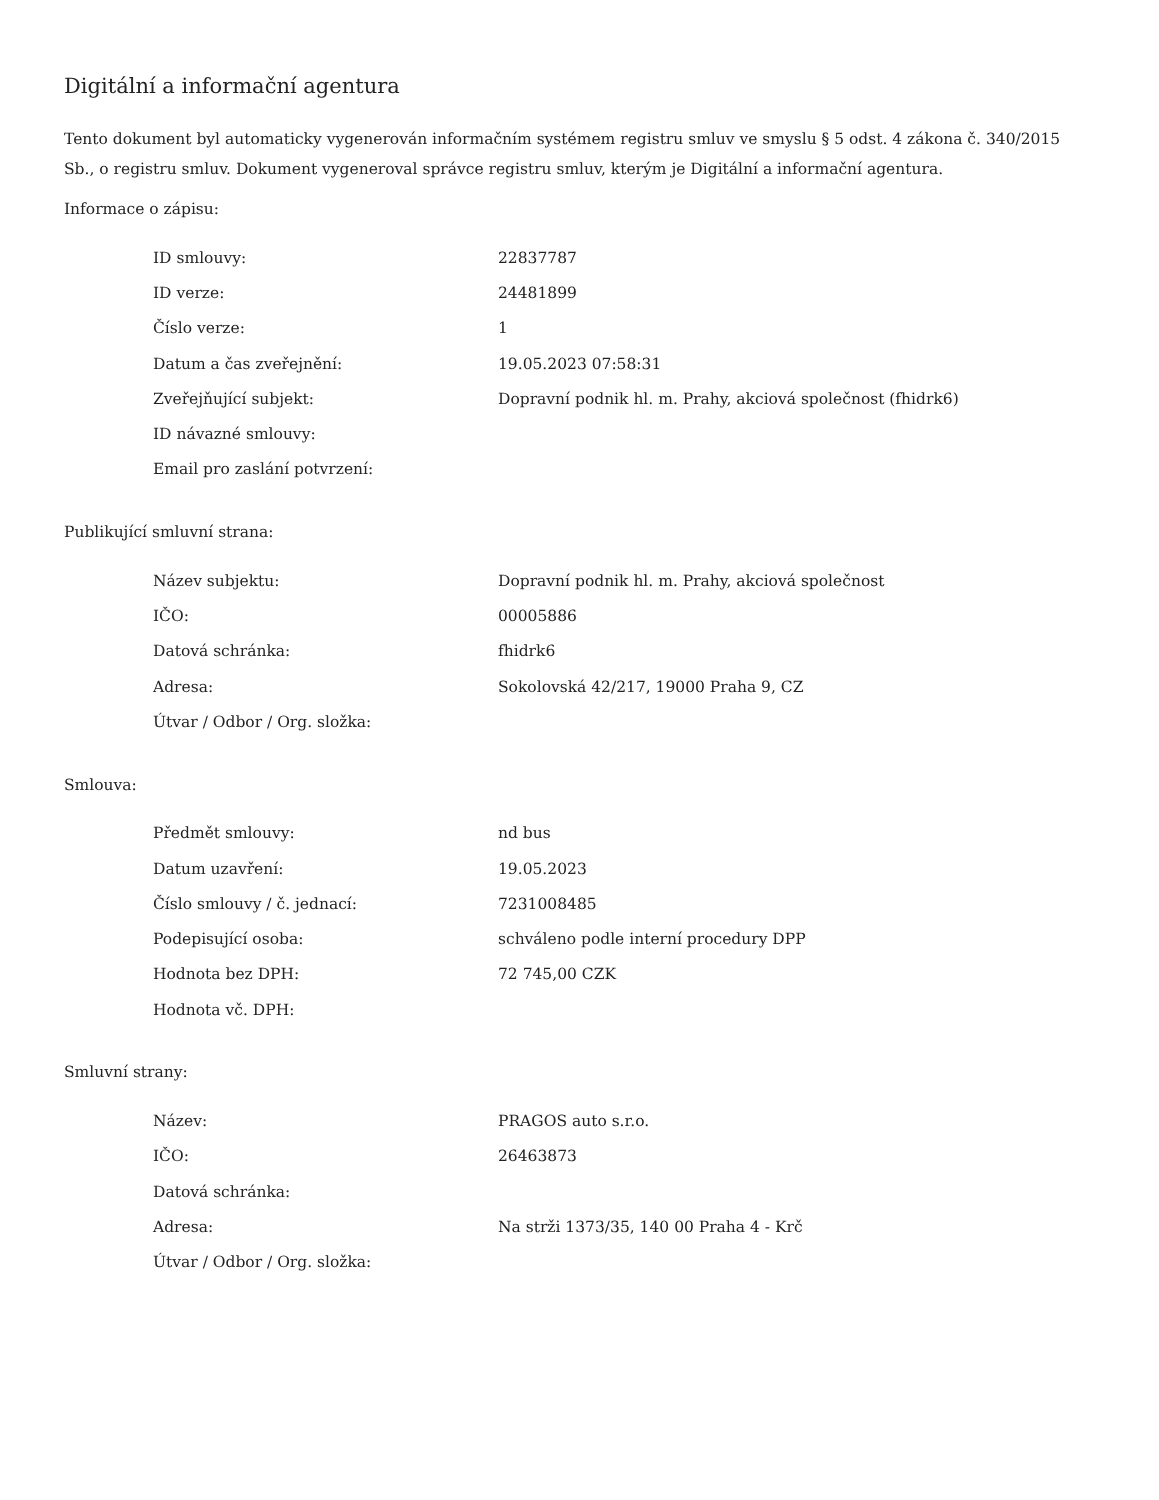Digitální a informační agentura
Tento dokument byl automaticky vygenerován informačním systémem registru smluv ve smyslu § 5 odst. 4 zákona č. 340/2015 Sb., o registru smluv. Dokument vygeneroval správce registru smluv, kterým je Digitální a informační agentura.
Informace o zápisu:
| ID smlouvy: | 22837787 |
| ID verze: | 24481899 |
| Číslo verze: | 1 |
| Datum a čas zveřejnění: | 19.05.2023 07:58:31 |
| Zveřejňující subjekt: | Dopravní podnik hl. m. Prahy, akciová společnost (fhidrk6) |
| ID návazné smlouvy: | |
| Email pro zaslání potvrzení: | |
Publikující smluvní strana:
| Název subjektu: | Dopravní podnik hl. m. Prahy, akciová společnost |
| IČO: | 00005886 |
| Datová schránka: | fhidrk6 |
| Adresa: | Sokolovská 42/217, 19000 Praha 9, CZ |
| Útvar / Odbor / Org. složka: | |
Smlouva:
| Předmět smlouvy: | nd bus |
| Datum uzavření: | 19.05.2023 |
| Číslo smlouvy / č. jednací: | 7231008485 |
| Podepisující osoba: | schváleno podle interní procedury DPP |
| Hodnota bez DPH: | 72 745,00 CZK |
| Hodnota vč. DPH: | |
Smluvní strany:
| Název: | PRAGOS auto s.r.o. |
| IČO: | 26463873 |
| Datová schránka: | |
| Adresa: | Na strži 1373/35, 140 00 Praha 4 - Krč |
| Útvar / Odbor / Org. složka: | |